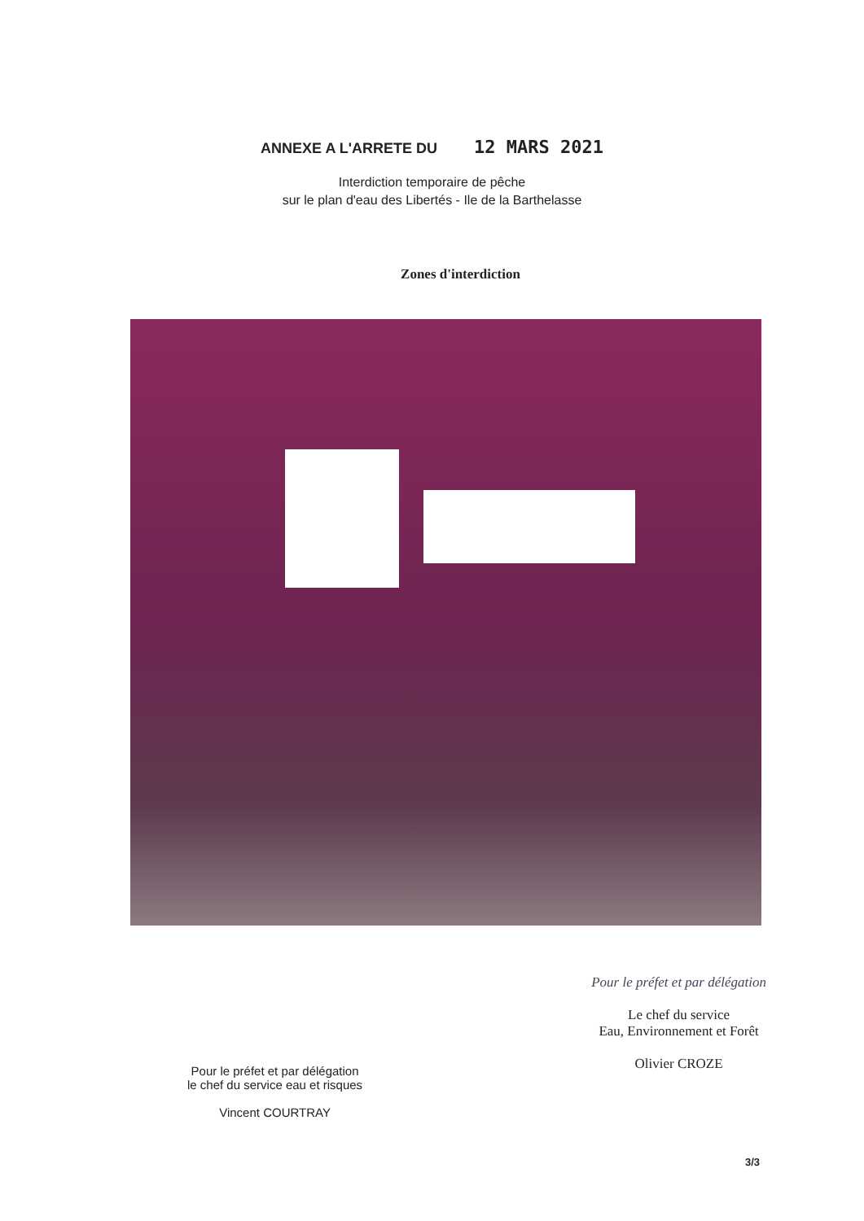ANNEXE A L'ARRETE DU 12 MARS 2021
Interdiction temporaire de pêche
sur le plan d'eau des Libertés - Ile de la Barthelasse
Zones d'interdiction
Pour le préfet et par délégation
le chef du service eau et risques
Vincent COURTRAY
Pour le préfet et par délégation
Le chef du service
Eau, Environnement et Forêt
Olivier CROZE
3/3